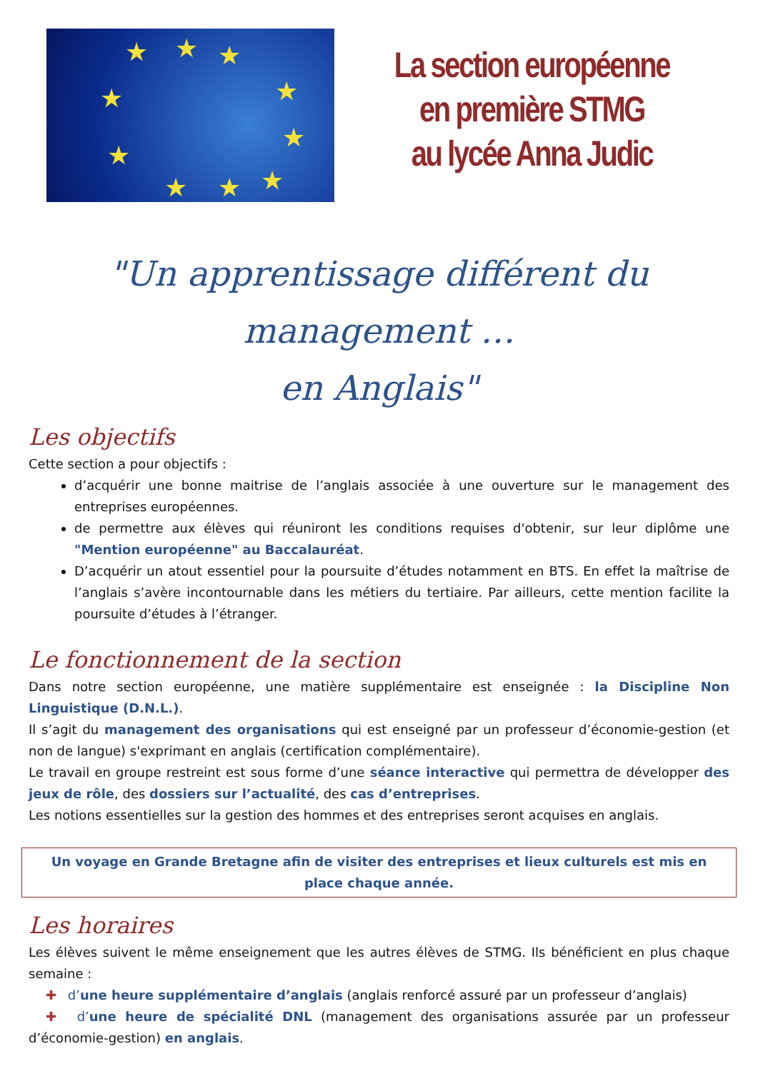★
★
★
★
★
★
★
★
★
★
La section européenne
en première STMG
au lycée Anna Judic
"Un apprentissage différent du management …
en Anglais"
Les objectifs
Cette section a pour objectifs :
d’acquérir une bonne maitrise de l’anglais associée à une ouverture sur le management des entreprises européennes.
de permettre aux élèves qui réuniront les conditions requises d'obtenir, sur leur diplôme une "Mention européenne" au Baccalauréat.
D’acquérir un atout essentiel pour la poursuite d’études notamment en BTS. En effet la maîtrise de l’anglais s’avère incontournable dans les métiers du tertiaire. Par ailleurs, cette mention facilite la poursuite d’études à l’étranger.
Le fonctionnement de la section
Dans notre section européenne, une matière supplémentaire est enseignée : la Discipline Non Linguistique (D.N.L.).
Il s’agit du management des organisations qui est enseigné par un professeur d’économie-gestion (et non de langue) s'exprimant en anglais (certification complémentaire).
Le travail en groupe restreint est sous forme d’une séance interactive qui permettra de développer des jeux de rôle, des dossiers sur l’actualité, des cas d’entreprises.
Les notions essentielles sur la gestion des hommes et des entreprises seront acquises en anglais.
Un voyage en Grande Bretagne afin de visiter des entreprises et lieux culturels est mis en place chaque année.
Les horaires
Les élèves suivent le même enseignement que les autres élèves de STMG. Ils bénéficient en plus chaque semaine :
✚ d’une heure supplémentaire d’anglais (anglais renforcé assuré par un professeur d’anglais)
✚ d’une heure de spécialité DNL (management des organisations assurée par un professeur d’économie-gestion) en anglais.